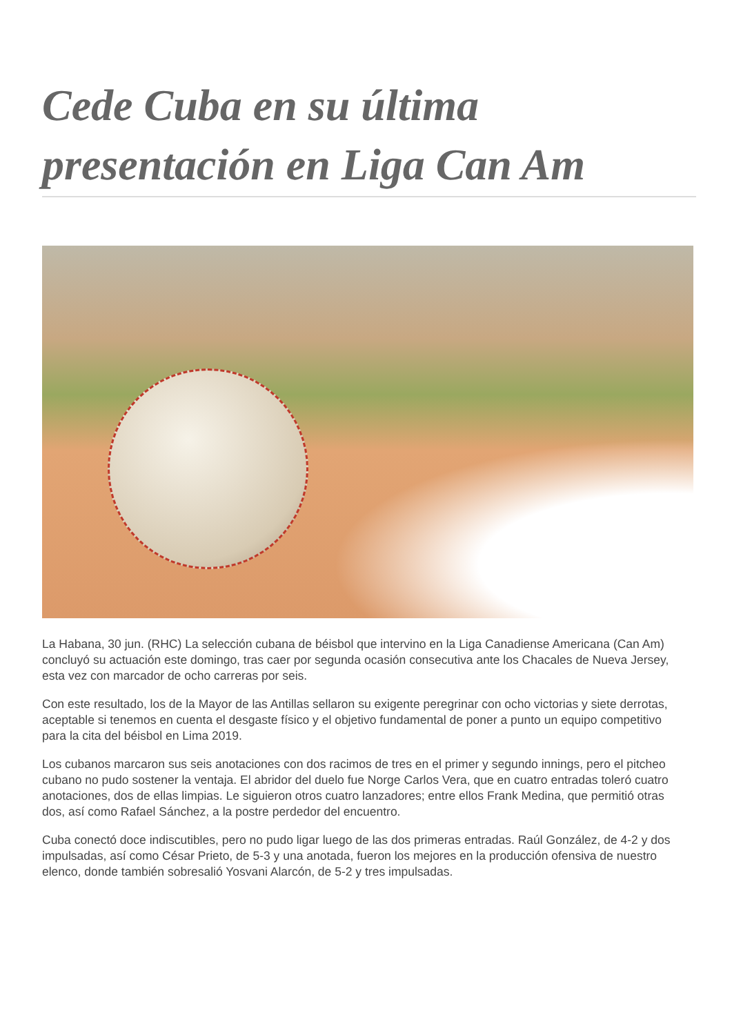Cede Cuba en su última presentación en Liga Can Am
La Habana, 30 jun. (RHC) La selección cubana de béisbol que intervino en la Liga Canadiense Americana (Can Am) concluyó su actuación este domingo, tras caer por segunda ocasión consecutiva ante los Chacales de Nueva Jersey, esta vez con marcador de ocho carreras por seis.
Con este resultado, los de la Mayor de las Antillas sellaron su exigente peregrinar con ocho victorias y siete derrotas, aceptable si tenemos en cuenta el desgaste físico y el objetivo fundamental de poner a punto un equipo competitivo para la cita del béisbol en Lima 2019.
Los cubanos marcaron sus seis anotaciones con dos racimos de tres en el primer y segundo innings, pero el pitcheo cubano no pudo sostener la ventaja. El abridor del duelo fue Norge Carlos Vera, que en cuatro entradas toleró cuatro anotaciones, dos de ellas limpias. Le siguieron otros cuatro lanzadores; entre ellos Frank Medina, que permitió otras dos, así como Rafael Sánchez, a la postre perdedor del encuentro.
Cuba conectó doce indiscutibles, pero no pudo ligar luego de las dos primeras entradas. Raúl González, de 4-2 y dos impulsadas, así como César Prieto, de 5-3 y una anotada, fueron los mejores en la producción ofensiva de nuestro elenco, donde también sobresalió Yosvani Alarcón, de 5-2 y tres impulsadas.